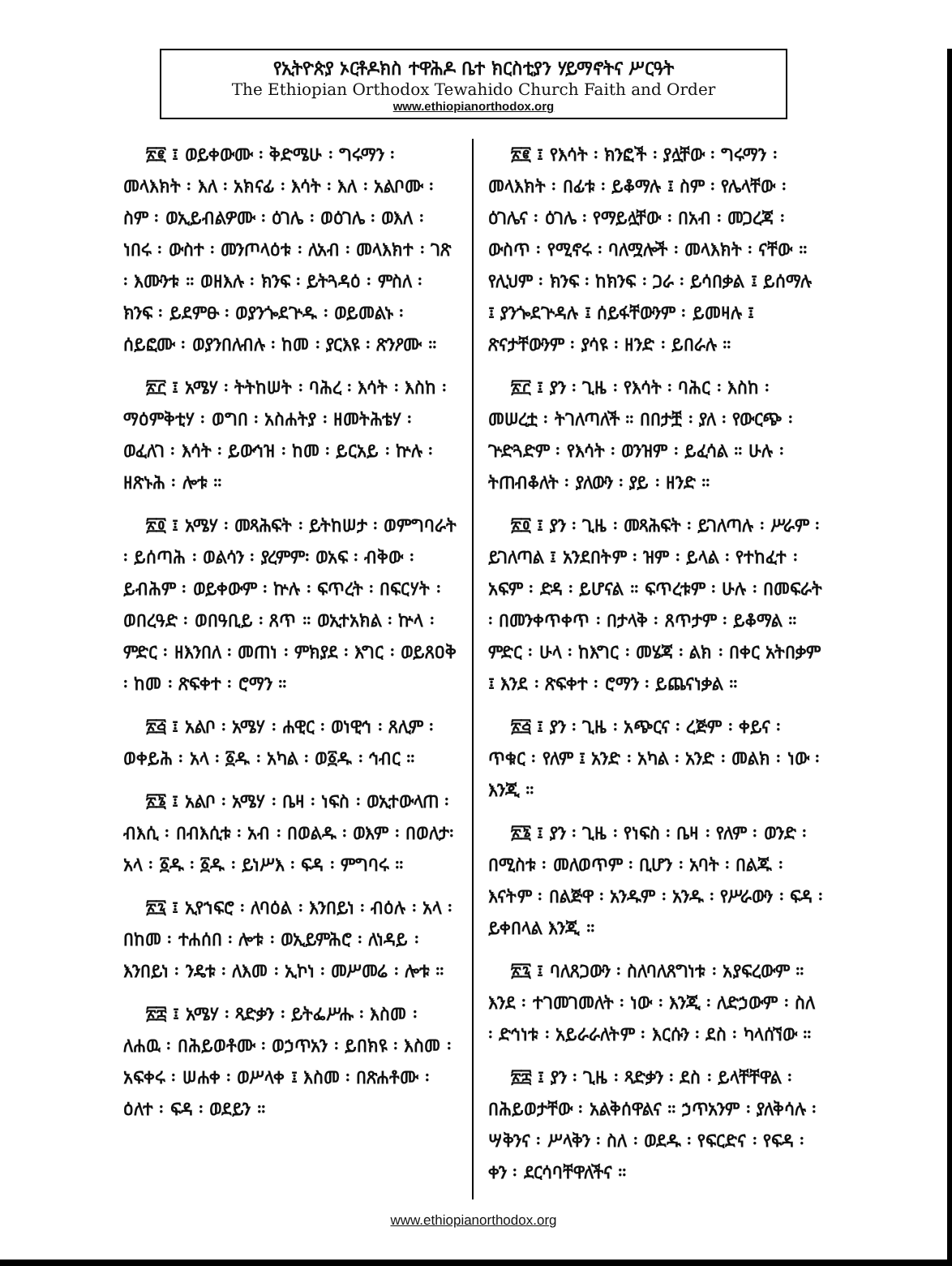የኢትዮጵያ ኦርቶዶክስ ተዋሕዶ ቤተ ክርስቲያን ሃይማኖትና ሥርዓት
The Ethiopian Orthodox Tewahido Church Faith and Order
www.ethiopianorthodox.org
፳፪ ፤ ወይቀውሙ ፡ ቅድሜሁ ፡ ግሩማን ፡ መላእክት ፡ እለ ፡ አክናፊ ፡ እሳት ፡ እለ ፡ አልቦሙ ፡ ስም ፡ ወኢይብልዎሙ ፡ ዕገሌ ፡ ወዕገሌ ፡ ወእለ ፡ ነበሩ ፡ ውስተ ፡ መንጦላዕቱ ፡ ለአብ ፡ መላእክተ ፡ ገጽ ፡ እሙንቱ ። ወዘእሉ ፡ ክንፍ ፡ ይትጓዳዕ ፡ ምስለ ፡ ክንፍ ፡ ይደምፁ ፡ ወያንጐደጕዱ ፡ ወይመልኑ ፡ ሰይፎሙ ፡ ወያንበለብሉ ፡ ከመ ፡ ያርእዩ ፡ ጽንዖሙ ።
፳፫ ፤ አሜሃ ፡ ትትከሠት ፡ ባሕረ ፡ እሳት ፡ እስከ ፡ ማዕምቅቲሃ ፡ ወግበ ፡ አስሐትያ ፡ ዘመትሕቴሃ ፡ ወፈለገ ፡ እሳት ፡ ይውኅዝ ፡ ከመ ፡ ይርአይ ፡ ኵሉ ፡ ዘጽኑሕ ፡ ሎቱ ።
፳፬ ፤ አሜሃ ፡ መጻሕፍት ፡ ይትከሠታ ፡ ወምግባራት ፡ ይሰጣሕ ፡ ወልሳን ፡ ያረምም፡ ወአፍ ፡ ብቅው ፡ ይብሕም ፡ ወይቀውም ፡ ኵሉ ፡ ፍጥረት ፡ በፍርሃት ፡ ወበረዓድ ፡ ወበዓቢይ ፡ ጸጥ ። ወኢተአክል ፡ ኵላ ፡ ምድር ፡ ዘእንበለ ፡ መጠነ ፡ ምክያደ ፡ እግር ፡ ወይጸዐቅ ፡ ከመ ፡ ጽፍቀተ ፡ ሮማን ።
፳፭ ፤ አልቦ ፡ አሜሃ ፡ ሐዊር ፡ ወነዊኅ ፡ ጸሊም ፡ ወቀይሕ ፡ አላ ፡ ፩ዱ ፡ አካል ፡ ወ፩ዱ ፡ ኅብር ።
፳፮ ፤ አልቦ ፡ አሜሃ ፡ ቤዛ ፡ ነፍስ ፡ ወኢተውላጠ ፡ ብእሲ ፡ በብእሲቱ ፡ አብ ፡ በወልዱ ፡ ወእም ፡ በወለታ፡ አላ ፡ ፩ዱ ፡ ፩ዱ ፡ ይነሥእ ፡ ፍዳ ፡ ምግባሩ ።
፳፯ ፤ ኢየኀፍሮ ፡ ለባዕል ፡ እንበይነ ፡ ብዕሉ ፡ አላ ፡ በከመ ፡ ተሐሰበ ፡ ሎቱ ፡ ወኢይምሕሮ ፡ ለነዳይ ፡ እንበይነ ፡ ንዴቱ ፡ ለእመ ፡ ኢኮነ ፡ መሥመሬ ፡ ሎቱ ።
፳፰ ፤ አሜሃ ፡ ጻድቃን ፡ ይትፌሥሑ ፡ እስመ ፡ ለሐዉ ፡ በሕይወቶሙ ፡ ወኃጥአን ፡ ይበክዩ ፡ እስመ ፡ አፍቀሩ ፡ ሠሐቀ ፡ ወሥላቀ ፤ እስመ ፡ በጽሐቶሙ ፡ ዕለተ ፡ ፍዳ ፡ ወደይን ።
፳፪ ፤ የእሳት ፡ ክንፎች ፡ ያሏቸው ፡ ግሩማን ፡ መላእክት ፡ በፊቱ ፡ ይቆማሉ ፤ ስም ፡ የሌላቸው ፡ ዕገሌና ፡ ዕገሌ ፡ የማይሏቸው ፡ በአብ ፡ መጋረጃ ፡ ውስጥ ፡ የሚኖሩ ፡ ባለሟሎች ፡ መላእክት ፡ ናቸው ። የሊህም ፡ ክንፍ ፡ ከክንፍ ፡ ጋራ ፡ ይሳበቃል ፤ ይሰማሉ ፤ ያንጐደጕዳሉ ፤ ሰይፋቸውንም ፡ ይመዛሉ ፤ ጽናታቸውንም ፡ ያሳዩ ፡ ዘንድ ፡ ይበራሉ ።
፳፫ ፤ ያን ፡ ጊዜ ፡ የእሳት ፡ ባሕር ፡ እስከ ፡ መሠረቷ ፡ ትገለጣለች ። በበታቿ ፡ ያለ ፡ የውርጭ ፡ ጕድጓድም ፡ የእሳት ፡ ወንዝም ፡ ይፈሳል ። ሁሉ ፡ ትጠብቆለት ፡ ያለውን ፡ ያይ ፡ ዘንድ ።
፳፬ ፤ ያን ፡ ጊዜ ፡ መጻሕፍት ፡ ይገለጣሉ ፡ ሥራም ፡ ይገለጣል ፤ አንደበትም ፡ ዝም ፡ ይላል ፡ የተከፈተ ፡ አፍም ፡ ድዳ ፡ ይሆናል ። ፍጥረቱም ፡ ሁሉ ፡ በመፍራት ፡ በመንቀጥቀጥ ፡ በታላቅ ፡ ጸጥታም ፡ ይቆማል ። ምድር ፡ ሁላ ፡ ከእግር ፡ መሄጃ ፡ ልክ ፡ በቀር አትበቃም ፤ እንደ ፡ ጽፍቀተ ፡ ሮማን ፡ ይጨናነቃል ።
፳፭ ፤ ያን ፡ ጊዜ ፡ አጭርና ፡ ረጅም ፡ ቀይና ፡ ጥቁር ፡ የለም ፤ አንድ ፡ አካል ፡ አንድ ፡ መልክ ፡ ነው ፡ እንጂ ።
፳፮ ፤ ያን ፡ ጊዜ ፡ የነፍስ ፡ ቤዛ ፡ የለም ፡ ወንድ ፡ በሚስቱ ፡ መለወጥም ፡ ቢሆን ፡ አባት ፡ በልጁ ፡ እናትም ፡ በልጅዋ ፡ አንዱም ፡ አንዱ ፡ የሥራውን ፡ ፍዳ ፡ ይቀበላል እንጂ ።
፳፯ ፤ ባለጸጋውን ፡ ስለባለጸግነቱ ፡ አያፍረውም ። እንደ ፡ ተገመገመለት ፡ ነው ፡ እንጂ ፡ ለድኃውም ፡ ስለ ፡ ድኅነቱ ፡ አይራራለትም ፡ እርሱን ፡ ደስ ፡ ካላሰኘው ።
፳፰ ፤ ያን ፡ ጊዜ ፡ ጻድቃን ፡ ደስ ፡ ይላቸቸዋል ፡ በሕይወታቸው ፡ አልቅሰዋልና ። ኃጥአንም ፡ ያለቅሳሉ ፡ ሣቅንና ፡ ሥላቅን ፡ ስለ ፡ ወደዱ ፡ የፍርድና ፡ የፍዳ ፡ ቀን ፡ ደርሳባቸዋለችና ።
www.ethiopianorthodox.org